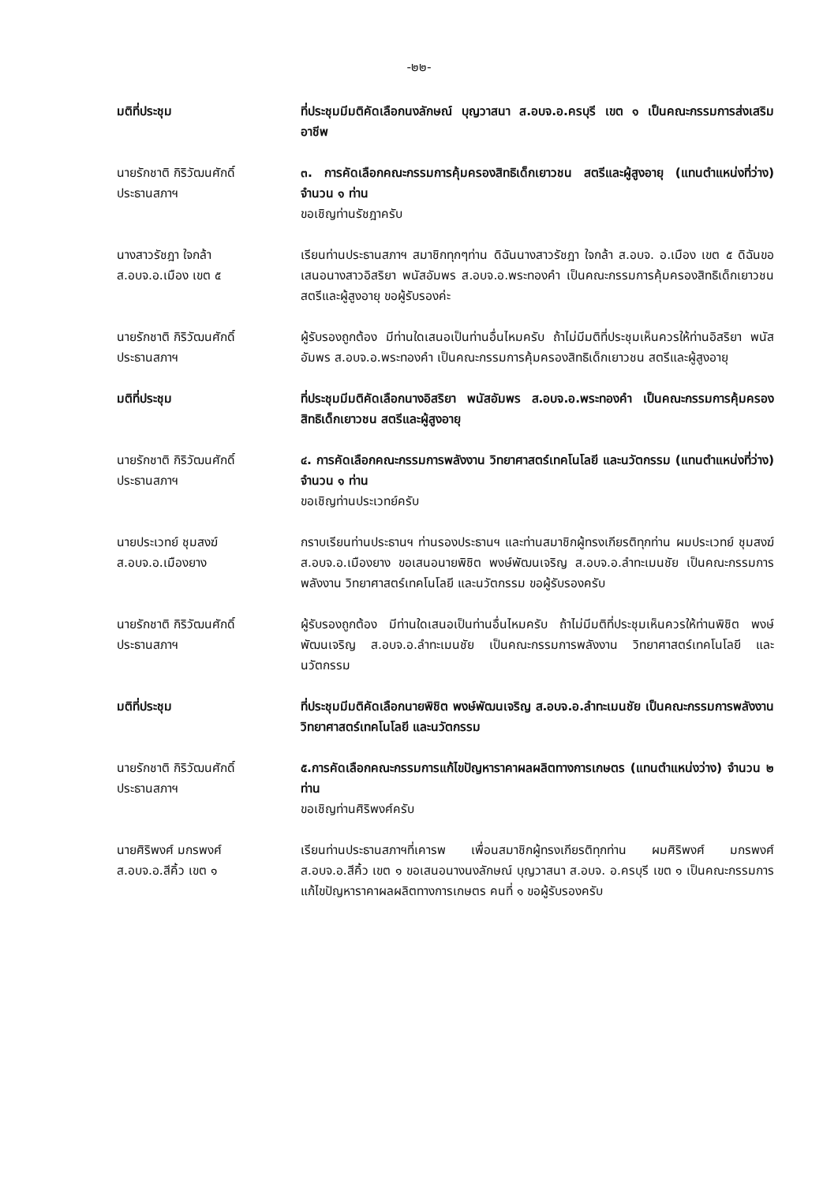-๒๒-
มติที่ประชุม ที่ประชุมมีมติคัดเลือกนงลักษณ์ บุญวาสนา ส.อบจ.อ.ครบุรี เขต ๑ เป็นคณะกรรมการส่งเสริมอาชีพ
นายรักชาติ กิริวัฒนศักดิ์
ประธานสภาฯ
๓. การคัดเลือกคณะกรรมการคุ้มครองสิทธิเด็กเยาวชน สตรีและผู้สูงอายุ (แทนตำแหน่งที่ว่าง) จำนวน ๑ ท่าน
ขอเชิญท่านรัชฎาครับ
นางสาวรัชฎา ใจกล้า
ส.อบจ.อ.เมือง เขต ๕
เรียนท่านประธานสภาฯ สมาชิกทุกๆท่าน ดิฉันนางสาวรัชฎา ใจกล้า ส.อบจ. อ.เมือง เขต ๕ ดิฉันขอเสนอนางสาวอิสริยา พนัสอัมพร ส.อบจ.อ.พระทองคำ เป็นคณะกรรมการคุ้มครองสิทธิเด็กเยาวชน สตรีและผู้สูงอายุ ขอผู้รับรองค่ะ
นายรักชาติ กิริวัฒนศักดิ์
ประธานสภาฯ
ผู้รับรองถูกต้อง มีท่านใดเสนอเป็นท่านอื่นไหมครับ ถ้าไม่มีมติที่ประชุมเห็นควรให้ท่านอิสริยา พนัสอัมพร ส.อบจ.อ.พระทองคำ เป็นคณะกรรมการคุ้มครองสิทธิเด็กเยาวชน สตรีและผู้สูงอายุ
มติที่ประชุม ที่ประชุมมีมติคัดเลือกนางอิสริยา พนัสอัมพร ส.อบจ.อ.พระทองคำ เป็นคณะกรรมการคุ้มครองสิทธิเด็กเยาวชน สตรีและผู้สูงอายุ
นายรักชาติ กิริวัฒนศักดิ์
ประธานสภาฯ
๔. การคัดเลือกคณะกรรมการพลังงาน วิทยาศาสตร์เทคโนโลยี และนวัตกรรม (แทนตำแหน่งที่ว่าง) จำนวน ๑ ท่าน
ขอเชิญท่านประเวทย์ครับ
นายประเวทย์ ชุมสงฆ์
ส.อบจ.อ.เมืองยาง
กราบเรียนท่านประธานฯ ท่านรองประธานฯ และท่านสมาชิกผู้ทรงเกียรติทุกท่าน ผมประเวทย์ ชุมสงฆ์ ส.อบจ.อ.เมืองยาง ขอเสนอนายพิชิต พงษ์พัฒนเจริญ ส.อบจ.อ.ลำทะเมนชัย เป็นคณะกรรมการพลังงาน วิทยาศาสตร์เทคโนโลยี และนวัตกรรม ขอผู้รับรองครับ
นายรักชาติ กิริวัฒนศักดิ์
ประธานสภาฯ
ผู้รับรองถูกต้อง มีท่านใดเสนอเป็นท่านอื่นไหมครับ ถ้าไม่มีมติที่ประชุมเห็นควรให้ท่านพิชิต พงษ์พัฒนเจริญ ส.อบจ.อ.ลำทะเมนชัย เป็นคณะกรรมการพลังงาน วิทยาศาสตร์เทคโนโลยี และนวัตกรรม
มติที่ประชุม ที่ประชุมมีมติคัดเลือกนายพิชิต พงษ์พัฒนเจริญ ส.อบจ.อ.ลำทะเมนชัย เป็นคณะกรรมการพลังงาน วิทยาศาสตร์เทคโนโลยี และนวัตกรรม
นายรักชาติ กิริวัฒนศักดิ์
ประธานสภาฯ
๕.การคัดเลือกคณะกรรมการแก้ไขปัญหาราคาผลผลิตทางการเกษตร (แทนตำแหน่งว่าง) จำนวน ๒ ท่าน
ขอเชิญท่านศิริพงศ์ครับ
นายศิริพงศ์ มกรพงศ์
ส.อบจ.อ.สีคิ้ว เขต ๑
เรียนท่านประธานสภาฯที่เคารพ เพื่อนสมาชิกผู้ทรงเกียรติทุกท่าน ผมศิริพงศ์ มกรพงศ์ ส.อบจ.อ.สีคิ้ว เขต ๑ ขอเสนอนางนงลักษณ์ บุญวาสนา ส.อบจ. อ.ครบุรี เขต ๑ เป็นคณะกรรมการแก้ไขปัญหาราคาผลผลิตทางการเกษตร คนที่ ๑ ขอผู้รับรองครับ